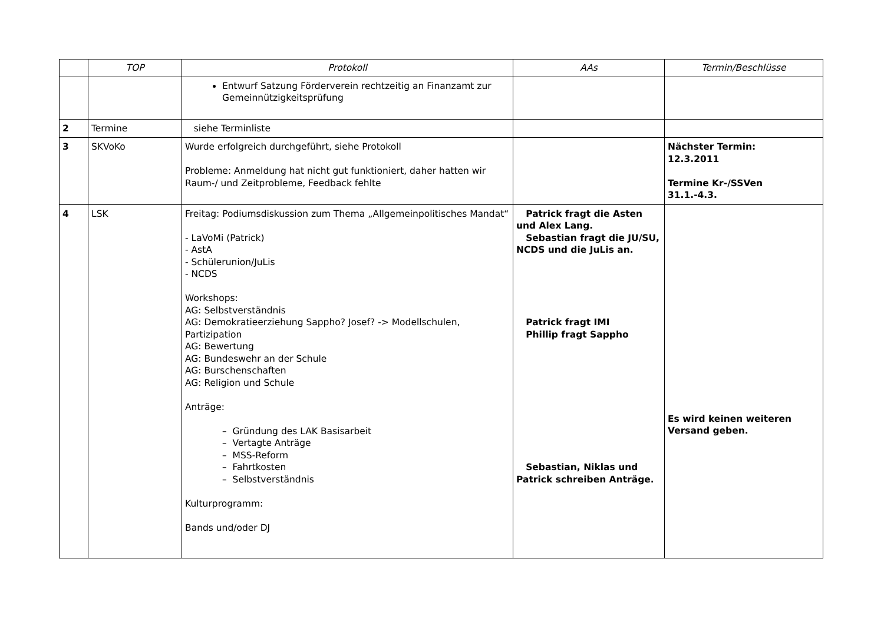| | TOP | Protokoll | AAs | Termin/Beschlüsse |
| --- | --- | --- | --- | --- |
| | | Entwurf Satzung Förderverein rechtzeitig an Finanzamt zur Gemeinnützigkeitsprüfung | | |
| 2 | Termine | siehe Terminliste | | |
| 3 | SKVoKo | Wurde erfolgreich durchgeführt, siehe Protokoll Probleme: Anmeldung hat nicht gut funktioniert, daher hatten wir Raum-/ und Zeitprobleme, Feedback fehlte | | Nächster Termin: 12.3.2011 Termine Kr-/SSVen 31.1.-4.3. |
| 4 | LSK | Freitag: Podiumsdiskussion zum Thema „Allgemeinpolitisches Mandat“ - LaVoMi (Patrick) - AstA - Schülerunion/JuLis - NCDS Workshops: AG: Selbstverständnis AG: Demokratieerziehung Sappho? Josef? -> Modellschulen, Partizipation AG: Bewertung AG: Bundeswehr an der Schule AG: Burschenschaften AG: Religion und Schule Anträge: – Gründung des LAK Basisarbeit – Vertagte Anträge – MSS-Reform – Fahrtkosten – Selbstverständnis Kulturprogramm: Bands und/oder DJ | Patrick fragt die Asten und Alex Lang. Sebastian fragt die JU/SU, NCDS und die JuLis an. Patrick fragt IMI Phillip fragt Sappho Sebastian, Niklas und Patrick schreiben Anträge. | Es wird keinen weiteren Versand geben. |